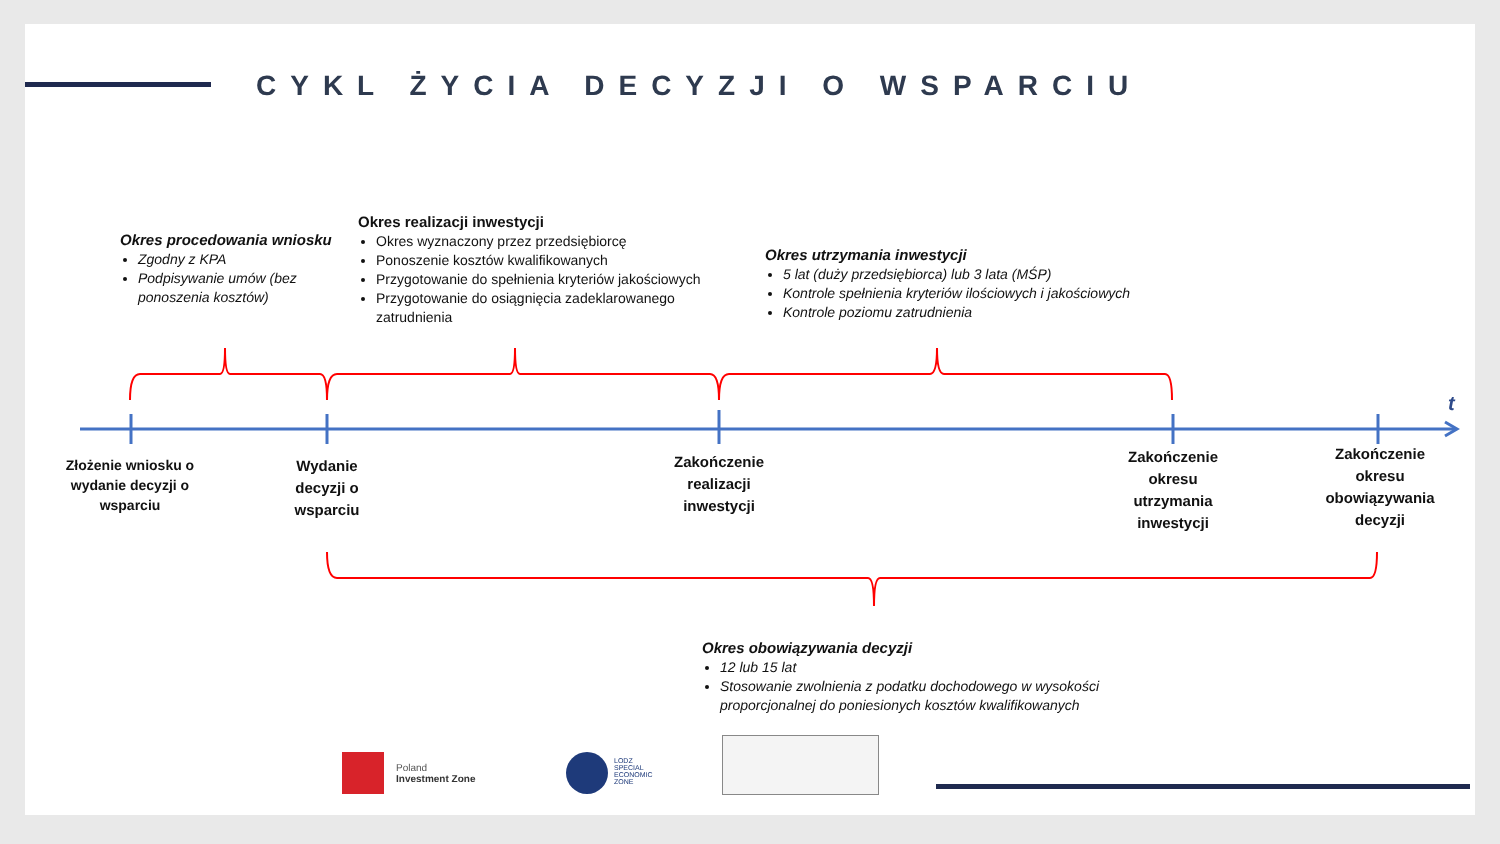CYKL ŻYCIA DECYZJI O WSPARCIU
t
Okres procedowania wniosku
Zgodny z KPA
Podpisywanie umów (bez ponoszenia kosztów)
Okres realizacji inwestycji
Okres wyznaczony przez przedsiębiorcę
Ponoszenie kosztów kwalifikowanych
Przygotowanie do spełnienia kryteriów jakościowych
Przygotowanie do osiągnięcia zadeklarowanego zatrudnienia
Okres utrzymania inwestycji
5 lat (duży przedsiębiorca) lub 3 lata (MŚP)
Kontrole spełnienia kryteriów ilościowych i jakościowych
Kontrole poziomu zatrudnienia
Złożenie wniosku o wydanie decyzji o wsparciu
Wydanie decyzji o wsparciu
Zakończenie realizacji inwestycji
Zakończenie okresu utrzymania inwestycji
Zakończenie okresu obowiązywania decyzji
Okres obowiązywania decyzji
12 lub 15 lat
Stosowanie zwolnienia z podatku dochodowego w wysokości proporcjonalnej do poniesionych kosztów kwalifikowanych
Poland
Investment Zone
LODZ
SPECIAL
ECONOMIC
ZONE